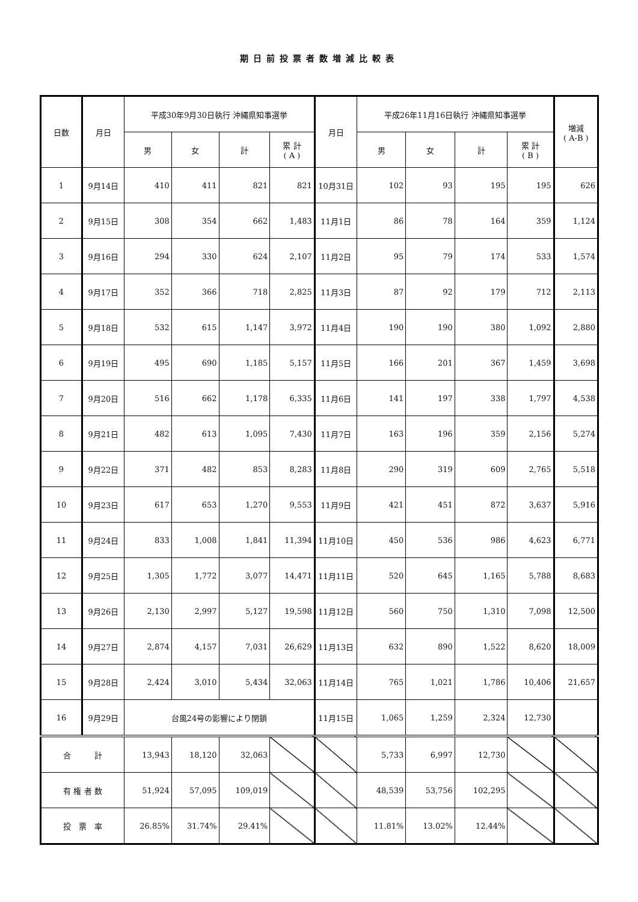期日前投票者数増減比較表
| 日数 | 月日 | 平成30年9月30日執行 沖縄県知事選挙 | | | | 月日 | 平成26年11月16日執行 沖縄県知事選挙 | | | | 増減 ( A-B ) |
| --- | --- | --- | --- | --- | --- | --- | --- | --- | --- | --- | --- |
| | | 男 | 女 | 計 | 累 計 ( A ) | | 男 | 女 | 計 | 累 計 ( B ) | |
| 1 | 9月14日 | 410 | 411 | 821 | 821 | 10月31日 | 102 | 93 | 195 | 195 | 626 |
| 2 | 9月15日 | 308 | 354 | 662 | 1,483 | 11月1日 | 86 | 78 | 164 | 359 | 1,124 |
| 3 | 9月16日 | 294 | 330 | 624 | 2,107 | 11月2日 | 95 | 79 | 174 | 533 | 1,574 |
| 4 | 9月17日 | 352 | 366 | 718 | 2,825 | 11月3日 | 87 | 92 | 179 | 712 | 2,113 |
| 5 | 9月18日 | 532 | 615 | 1,147 | 3,972 | 11月4日 | 190 | 190 | 380 | 1,092 | 2,880 |
| 6 | 9月19日 | 495 | 690 | 1,185 | 5,157 | 11月5日 | 166 | 201 | 367 | 1,459 | 3,698 |
| 7 | 9月20日 | 516 | 662 | 1,178 | 6,335 | 11月6日 | 141 | 197 | 338 | 1,797 | 4,538 |
| 8 | 9月21日 | 482 | 613 | 1,095 | 7,430 | 11月7日 | 163 | 196 | 359 | 2,156 | 5,274 |
| 9 | 9月22日 | 371 | 482 | 853 | 8,283 | 11月8日 | 290 | 319 | 609 | 2,765 | 5,518 |
| 10 | 9月23日 | 617 | 653 | 1,270 | 9,553 | 11月9日 | 421 | 451 | 872 | 3,637 | 5,916 |
| 11 | 9月24日 | 833 | 1,008 | 1,841 | 11,394 | 11月10日 | 450 | 536 | 986 | 4,623 | 6,771 |
| 12 | 9月25日 | 1,305 | 1,772 | 3,077 | 14,471 | 11月11日 | 520 | 645 | 1,165 | 5,788 | 8,683 |
| 13 | 9月26日 | 2,130 | 2,997 | 5,127 | 19,598 | 11月12日 | 560 | 750 | 1,310 | 7,098 | 12,500 |
| 14 | 9月27日 | 2,874 | 4,157 | 7,031 | 26,629 | 11月13日 | 632 | 890 | 1,522 | 8,620 | 18,009 |
| 15 | 9月28日 | 2,424 | 3,010 | 5,434 | 32,063 | 11月14日 | 765 | 1,021 | 1,786 | 10,406 | 21,657 |
| 16 | 9月29日 | 台風24号の影響により閉鎖 | | | | 11月15日 | 1,065 | 1,259 | 2,324 | 12,730 | |
| 合 計 | | 13,943 | 18,120 | 32,063 | | | 5,733 | 6,997 | 12,730 | | |
| 有 権 者 数 | | 51,924 | 57,095 | 109,019 | | | 48,539 | 53,756 | 102,295 | | |
| 投 票 率 | | 26.85% | 31.74% | 29.41% | | | 11.81% | 13.02% | 12.44% | | |